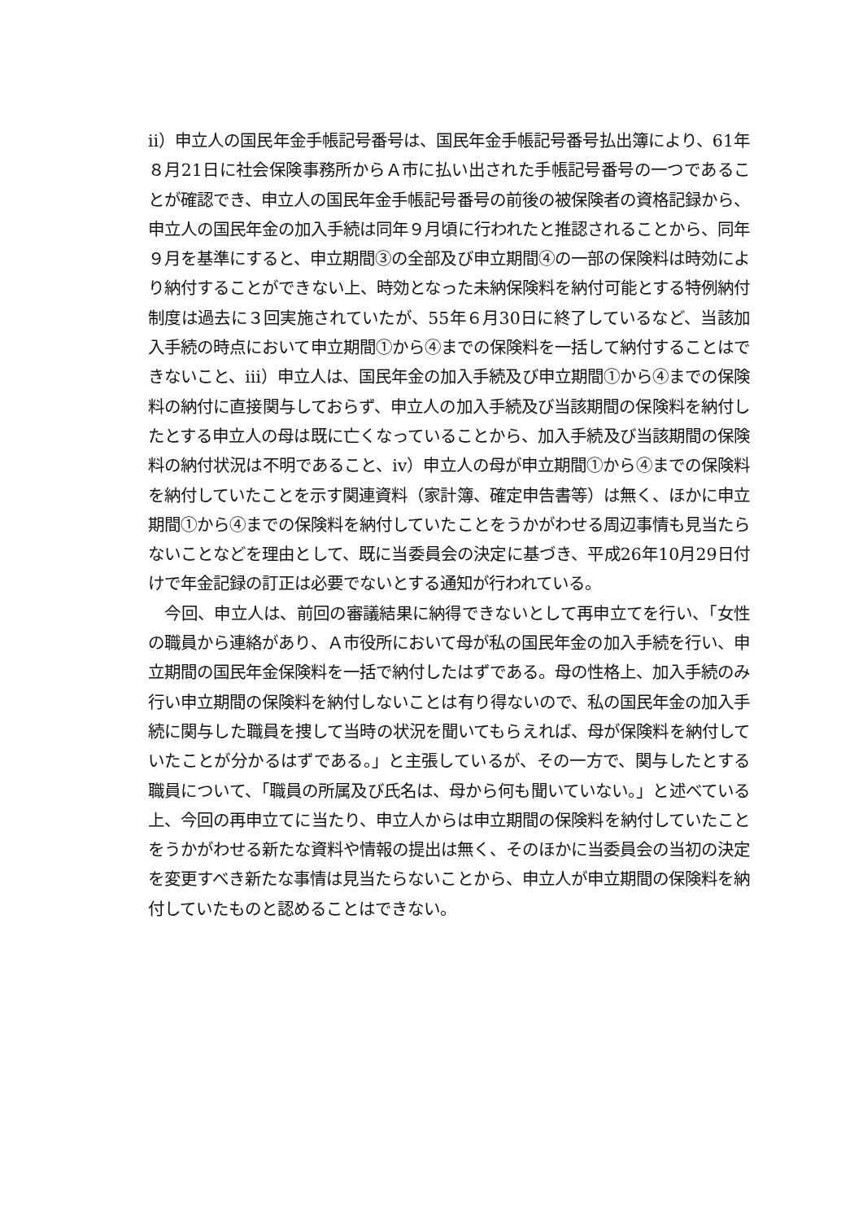ⅱ）申立人の国民年金手帳記号番号は、国民年金手帳記号番号払出簿により、61年８月21日に社会保険事務所からＡ市に払い出された手帳記号番号の一つであることが確認でき、申立人の国民年金手帳記号番号の前後の被保険者の資格記録から、申立人の国民年金の加入手続は同年９月頃に行われたと推認されることから、同年９月を基準にすると、申立期間③の全部及び申立期間④の一部の保険料は時効により納付することができない上、時効となった未納保険料を納付可能とする特例納付制度は過去に３回実施されていたが、55年６月30日に終了しているなど、当該加入手続の時点において申立期間①から④までの保険料を一括して納付することはできないこと、ⅲ）申立人は、国民年金の加入手続及び申立期間①から④までの保険料の納付に直接関与しておらず、申立人の加入手続及び当該期間の保険料を納付したとする申立人の母は既に亡くなっていることから、加入手続及び当該期間の保険料の納付状況は不明であること、ⅳ）申立人の母が申立期間①から④までの保険料を納付していたことを示す関連資料（家計簿、確定申告書等）は無く、ほかに申立期間①から④までの保険料を納付していたことをうかがわせる周辺事情も見当たらないことなどを理由として、既に当委員会の決定に基づき、平成26年10月29日付けで年金記録の訂正は必要でないとする通知が行われている。
　今回、申立人は、前回の審議結果に納得できないとして再申立てを行い、「女性の職員から連絡があり、Ａ市役所において母が私の国民年金の加入手続を行い、申立期間の国民年金保険料を一括で納付したはずである。母の性格上、加入手続のみ行い申立期間の保険料を納付しないことは有り得ないので、私の国民年金の加入手続に関与した職員を捜して当時の状況を聞いてもらえれば、母が保険料を納付していたことが分かるはずである。」と主張しているが、その一方で、関与したとする職員について、「職員の所属及び氏名は、母から何も聞いていない。」と述べている上、今回の再申立てに当たり、申立人からは申立期間の保険料を納付していたことをうかがわせる新たな資料や情報の提出は無く、そのほかに当委員会の当初の決定を変更すべき新たな事情は見当たらないことから、申立人が申立期間の保険料を納付していたものと認めることはできない。